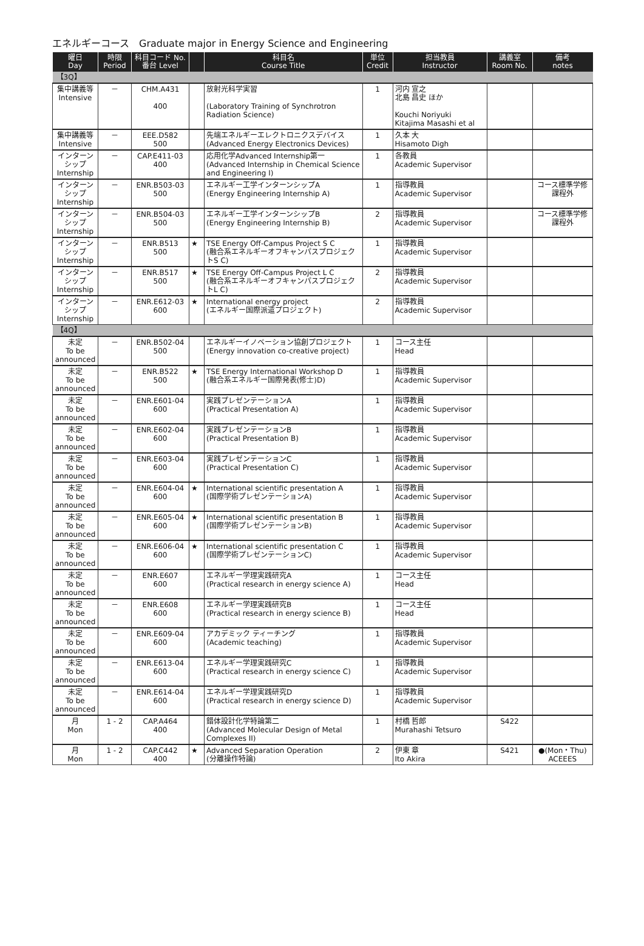エネルギーコース　Graduate major in Energy Science and Engineering
| 曜日 Day | 時限 Period | 科目コード No. 番台 Level | | 科目名 Course Title | 単位 Credit | 担当教員 Instructor | 講義室 Room No. | 備考 notes |
| --- | --- | --- | --- | --- | --- | --- | --- | --- |
| 【3Q】 | | | | | | | | |
| 集中講義等 Intensive | － | CHM.A431 400 | | 放射光科学実習 (Laboratory Training of Synchrotron Radiation Science) | 1 | 河内 宣之 北島 昌史 ほか Kouchi Noriyuki Kitajima Masashi et al | | |
| 集中講義等 Intensive | － | EEE.D582 500 | | 先端エネルギーエレクトロニクスデバイス (Advanced Energy Electronics Devices) | 1 | 久本 大 Hisamoto Digh | | |
| インターンシップ Internship | － | CAP.E411-03 400 | | 応用化学Advanced Internship第一 (Advanced Internship in Chemical Science and Engineering I) | 1 | 各教員 Academic Supervisor | | |
| インターンシップ Internship | － | ENR.B503-03 500 | | エネルギー工学インターンシップA (Energy Engineering Internship A) | 1 | 指導教員 Academic Supervisor | | コース標準学修課程外 |
| インターンシップ Internship | － | ENR.B504-03 500 | | エネルギー工学インターンシップB (Energy Engineering Internship B) | 2 | 指導教員 Academic Supervisor | | コース標準学修課程外 |
| インターンシップ Internship | － | ENR.B513 500 | ★ | TSE Energy Off-Campus Project S C (融合系エネルギーオフキャンパスプロジェクトS C) | 1 | 指導教員 Academic Supervisor | | |
| インターンシップ Internship | － | ENR.B517 500 | ★ | TSE Energy Off-Campus Project L C (融合系エネルギーオフキャンパスプロジェクトL C) | 2 | 指導教員 Academic Supervisor | | |
| インターンシップ Internship | － | ENR.E612-03 600 | ★ | International energy project (エネルギー国際派遣プロジェクト) | 2 | 指導教員 Academic Supervisor | | |
| 【4Q】 | | | | | | | | |
| 未定 To be announced | － | ENR.B502-04 500 | | エネルギーイノベーション協創プロジェクト (Energy innovation co-creative project) | 1 | コース主任 Head | | |
| 未定 To be announced | － | ENR.B522 500 | ★ | TSE Energy International Workshop D (融合系エネルギー国際発表(修士)D) | 1 | 指導教員 Academic Supervisor | | |
| 未定 To be announced | － | ENR.E601-04 600 | | 実践プレゼンテーションA (Practical Presentation A) | 1 | 指導教員 Academic Supervisor | | |
| 未定 To be announced | － | ENR.E602-04 600 | | 実践プレゼンテーションB (Practical Presentation B) | 1 | 指導教員 Academic Supervisor | | |
| 未定 To be announced | － | ENR.E603-04 600 | | 実践プレゼンテーションC (Practical Presentation C) | 1 | 指導教員 Academic Supervisor | | |
| 未定 To be announced | － | ENR.E604-04 600 | ★ | International scientific presentation A (国際学術プレゼンテーションA) | 1 | 指導教員 Academic Supervisor | | |
| 未定 To be announced | － | ENR.E605-04 600 | ★ | International scientific presentation B (国際学術プレゼンテーションB) | 1 | 指導教員 Academic Supervisor | | |
| 未定 To be announced | － | ENR.E606-04 600 | ★ | International scientific presentation C (国際学術プレゼンテーションC) | 1 | 指導教員 Academic Supervisor | | |
| 未定 To be announced | － | ENR.E607 600 | | エネルギー学理実践研究A (Practical research in energy science A) | 1 | コース主任 Head | | |
| 未定 To be announced | － | ENR.E608 600 | | エネルギー学理実践研究B (Practical research in energy science B) | 1 | コース主任 Head | | |
| 未定 To be announced | － | ENR.E609-04 600 | | アカデミック ティーチング (Academic teaching) | 1 | 指導教員 Academic Supervisor | | |
| 未定 To be announced | － | ENR.E613-04 600 | | エネルギー学理実践研究C (Practical research in energy science C) | 1 | 指導教員 Academic Supervisor | | |
| 未定 To be announced | － | ENR.E614-04 600 | | エネルギー学理実践研究D (Practical research in energy science D) | 1 | 指導教員 Academic Supervisor | | |
| 月 Mon | 1 - 2 | CAP.A464 400 | | 錯体設計化学特論第二 (Advanced Molecular Design of Metal Complexes II) | 1 | 村橋 哲郎 Murahashi Tetsuro | S422 | |
| 月 Mon | 1 - 2 | CAP.C442 400 | ★ | Advanced Separation Operation (分離操作特論) | 2 | 伊東 章 Ito Akira | S421 | ●(Mon・Thu) ACEEES |